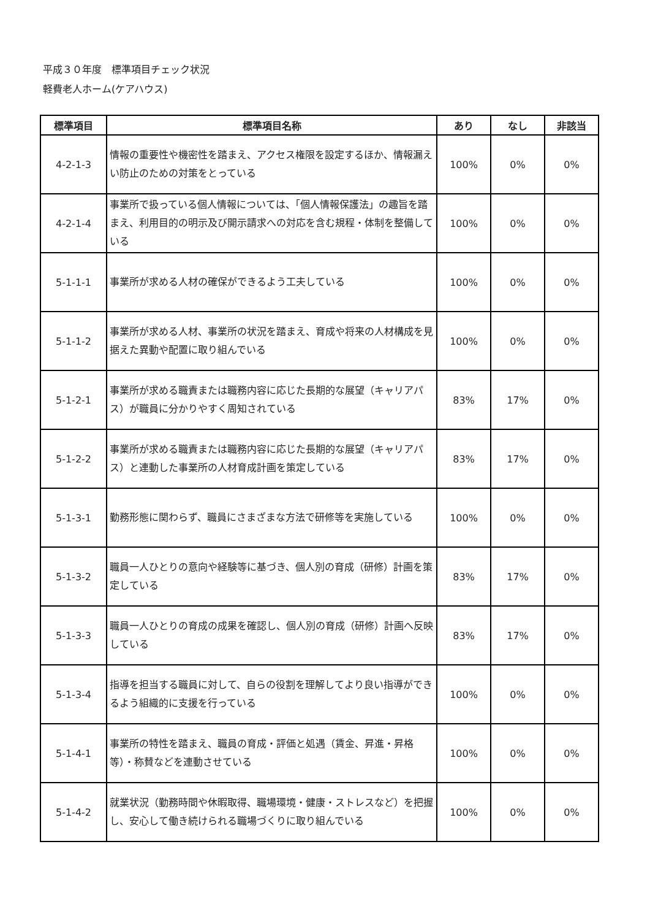平成３０年度　標準項目チェック状況
軽費老人ホーム(ケアハウス)
| 標準項目 | 標準項目名称 | あり | なし | 非該当 |
| --- | --- | --- | --- | --- |
| 4-2-1-3 | 情報の重要性や機密性を踏まえ、アクセス権限を設定するほか、情報漏えい防止のための対策をとっている | 100% | 0% | 0% |
| 4-2-1-4 | 事業所で扱っている個人情報については、「個人情報保護法」の趣旨を踏まえ、利用目的の明示及び開示請求への対応を含む規程・体制を整備している | 100% | 0% | 0% |
| 5-1-1-1 | 事業所が求める人材の確保ができるよう工夫している | 100% | 0% | 0% |
| 5-1-1-2 | 事業所が求める人材、事業所の状況を踏まえ、育成や将来の人材構成を見据えた異動や配置に取り組んでいる | 100% | 0% | 0% |
| 5-1-2-1 | 事業所が求める職責または職務内容に応じた長期的な展望（キャリアパス）が職員に分かりやすく周知されている | 83% | 17% | 0% |
| 5-1-2-2 | 事業所が求める職責または職務内容に応じた長期的な展望（キャリアパス）と連動した事業所の人材育成計画を策定している | 83% | 17% | 0% |
| 5-1-3-1 | 勤務形態に関わらず、職員にさまざまな方法で研修等を実施している | 100% | 0% | 0% |
| 5-1-3-2 | 職員一人ひとりの意向や経験等に基づき、個人別の育成（研修）計画を策定している | 83% | 17% | 0% |
| 5-1-3-3 | 職員一人ひとりの育成の成果を確認し、個人別の育成（研修）計画へ反映している | 83% | 17% | 0% |
| 5-1-3-4 | 指導を担当する職員に対して、自らの役割を理解してより良い指導ができるよう組織的に支援を行っている | 100% | 0% | 0% |
| 5-1-4-1 | 事業所の特性を踏まえ、職員の育成・評価と処遇（賃金、昇進・昇格等）・称賛などを連動させている | 100% | 0% | 0% |
| 5-1-4-2 | 就業状況（勤務時間や休暇取得、職場環境・健康・ストレスなど）を把握し、安心して働き続けられる職場づくりに取り組んでいる | 100% | 0% | 0% |